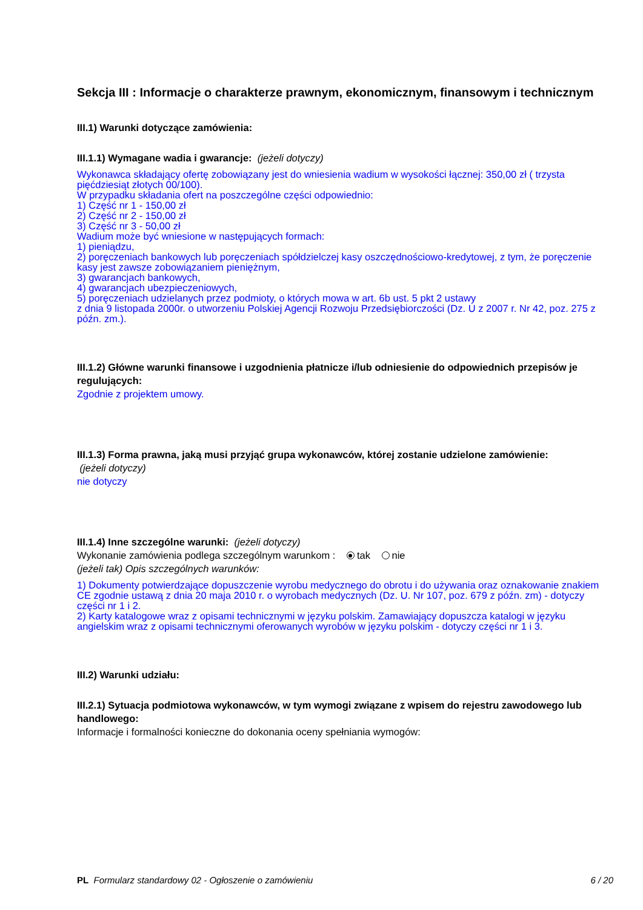Sekcja III : Informacje o charakterze prawnym, ekonomicznym, finansowym i technicznym
III.1) Warunki dotyczące zamówienia:
III.1.1) Wymagane wadia i gwarancje: (jeżeli dotyczy)
Wykonawca składający ofertę zobowiązany jest do wniesienia wadium w wysokości łącznej: 350,00 zł ( trzysta pięćdziesiąt złotych 00/100).
W przypadku składania ofert na poszczególne części odpowiednio:
1) Część nr 1 - 150,00 zł
2) Część nr 2 - 150,00 zł
3) Część nr 3 - 50,00 zł
Wadium może być wniesione w następujących formach:
1) pieniądzu,
2) poręczeniach bankowych lub poręczeniach spółdzielczej kasy oszczędnościowo-kredytowej, z tym, że poręczenie kasy jest zawsze zobowiązaniem pieniężnym,
3) gwarancjach bankowych,
4) gwarancjach ubezpieczeniowych,
5) poręczeniach udzielanych przez podmioty, o których mowa w art. 6b ust. 5 pkt 2 ustawy
z dnia 9 listopada 2000r. o utworzeniu Polskiej Agencji Rozwoju Przedsiębiorczości (Dz. U z 2007 r. Nr 42, poz. 275 z późn. zm.).
III.1.2) Główne warunki finansowe i uzgodnienia płatnicze i/lub odniesienie do odpowiednich przepisów je regulujących:
Zgodnie z projektem umowy.
III.1.3) Forma prawna, jaką musi przyjąć grupa wykonawców, której zostanie udzielone zamówienie:
(jeżeli dotyczy)
nie dotyczy
III.1.4) Inne szczególne warunki: (jeżeli dotyczy)
Wykonanie zamówienia podlega szczególnym warunkom : tak nie
(jeżeli tak) Opis szczególnych warunków:
1) Dokumenty potwierdzające dopuszczenie wyrobu medycznego do obrotu i do używania oraz oznakowanie znakiem CE zgodnie ustawą z dnia 20 maja 2010 r. o wyrobach medycznych (Dz. U. Nr 107, poz. 679 z późn. zm) - dotyczy części nr 1 i 2.
2) Karty katalogowe wraz z opisami technicznymi w języku polskim. Zamawiający dopuszcza katalogi w języku angielskim wraz z opisami technicznymi oferowanych wyrobów w języku polskim - dotyczy części nr 1 i 3.
III.2) Warunki udziału:
III.2.1) Sytuacja podmiotowa wykonawców, w tym wymogi związane z wpisem do rejestru zawodowego lub handlowego:
Informacje i formalności konieczne do dokonania oceny spełniania wymogów:
PL Formularz standardowy 02 - Ogłoszenie o zamówieniu 6 / 20